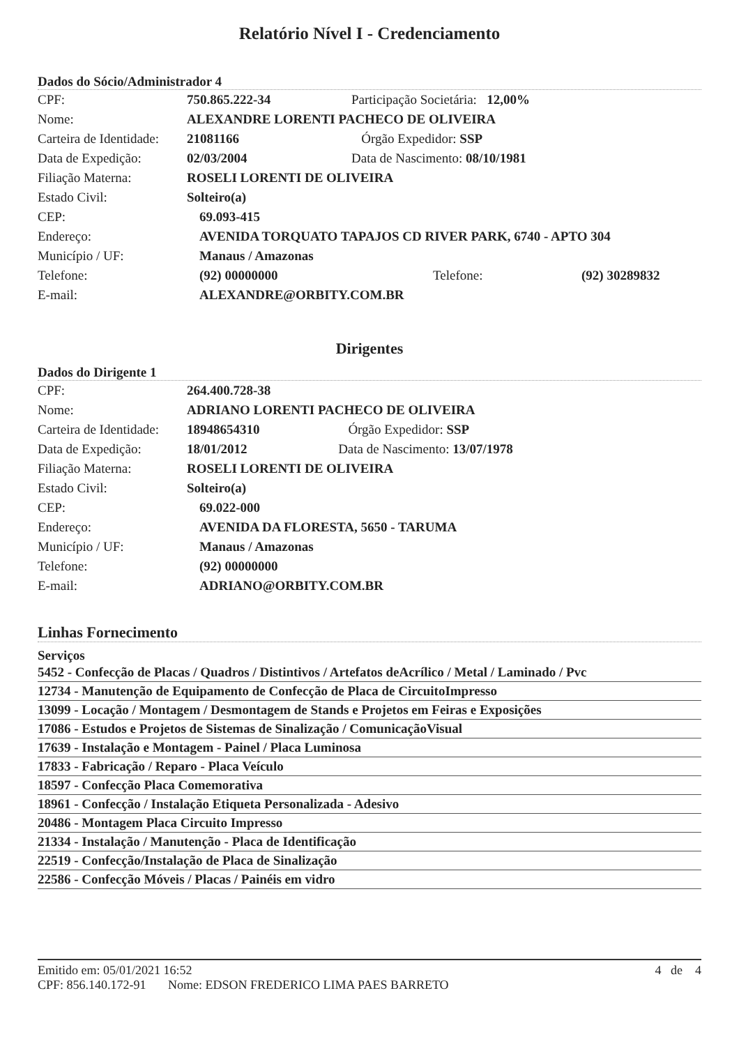Relatório Nível I - Credenciamento
Dados do Sócio/Administrador 4
| CPF: | 750.865.222-34 | Participação Societária: 12,00% |
| Nome: | ALEXANDRE LORENTI PACHECO DE OLIVEIRA | |
| Carteira de Identidade: | 21081166 | Órgão Expedidor: SSP |
| Data de Expedição: | 02/03/2004 | Data de Nascimento: 08/10/1981 |
| Filiação Materna: | ROSELI LORENTI DE OLIVEIRA | |
| Estado Civil: | Solteiro(a) | |
| CEP: | 69.093-415 | | |
| Endereço: | AVENIDA TORQUATO TAPAJOS CD RIVER PARK, 6740 - APTO 304 | | |
| Município / UF: | Manaus / Amazonas | | |
| Telefone: | (92) 00000000 | Telefone: | (92) 30289832 |
| E-mail: | ALEXANDRE@ORBITY.COM.BR | | |
Dirigentes
Dados do Dirigente 1
| CPF: | 264.400.728-38 | |
| Nome: | ADRIANO LORENTI PACHECO DE OLIVEIRA | |
| Carteira de Identidade: | 18948654310 | Órgão Expedidor: SSP |
| Data de Expedição: | 18/01/2012 | Data de Nascimento: 13/07/1978 |
| Filiação Materna: | ROSELI LORENTI DE OLIVEIRA | |
| Estado Civil: | Solteiro(a) | |
| CEP: | 69.022-000 |
| Endereço: | AVENIDA DA FLORESTA, 5650 - TARUMA |
| Município / UF: | Manaus / Amazonas |
| Telefone: | (92) 00000000 |
| E-mail: | ADRIANO@ORBITY.COM.BR |
Linhas Fornecimento
Serviços
| 5452 - Confecção de Placas / Quadros / Distintivos / Artefatos deAcrílico / Metal / Laminado / Pvc |
| 12734 - Manutenção de Equipamento de Confecção de Placa de CircuitoImpresso |
| 13099 - Locação / Montagem / Desmontagem de Stands e Projetos em Feiras e Exposições |
| 17086 - Estudos e Projetos de Sistemas de Sinalização / ComunicaçãoVisual |
| 17639 - Instalação e Montagem - Painel / Placa Luminosa |
| 17833 - Fabricação / Reparo - Placa Veículo |
| 18597 - Confecção Placa Comemorativa |
| 18961 - Confecção / Instalação Etiqueta Personalizada - Adesivo |
| 20486 - Montagem Placa Circuito Impresso |
| 21334 - Instalação / Manutenção - Placa de Identificação |
| 22519 - Confecção/Instalação de Placa de Sinalização |
| 22586 - Confecção Móveis / Placas / Painéis em vidro |
Emitido em: 05/01/2021 16:52 4 de 4
CPF: 856.140.172-91 Nome: EDSON FREDERICO LIMA PAES BARRETO